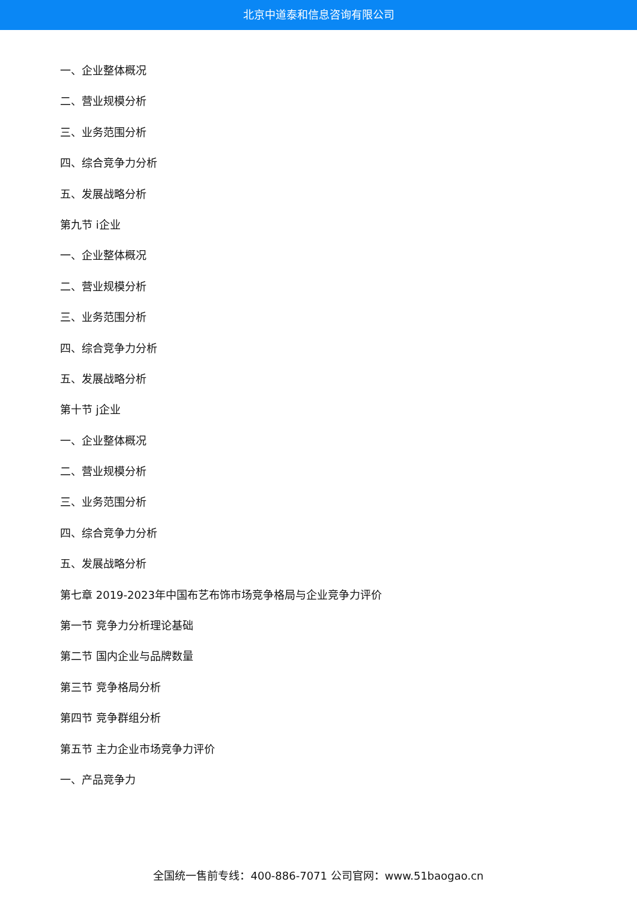北京中道泰和信息咨询有限公司
一、企业整体概况
二、营业规模分析
三、业务范围分析
四、综合竞争力分析
五、发展战略分析
第九节 i企业
一、企业整体概况
二、营业规模分析
三、业务范围分析
四、综合竞争力分析
五、发展战略分析
第十节 j企业
一、企业整体概况
二、营业规模分析
三、业务范围分析
四、综合竞争力分析
五、发展战略分析
第七章 2019-2023年中国布艺布饰市场竞争格局与企业竞争力评价
第一节 竞争力分析理论基础
第二节 国内企业与品牌数量
第三节 竞争格局分析
第四节 竞争群组分析
第五节 主力企业市场竞争力评价
一、产品竞争力
全国统一售前专线：400-886-7071 公司官网：www.51baogao.cn